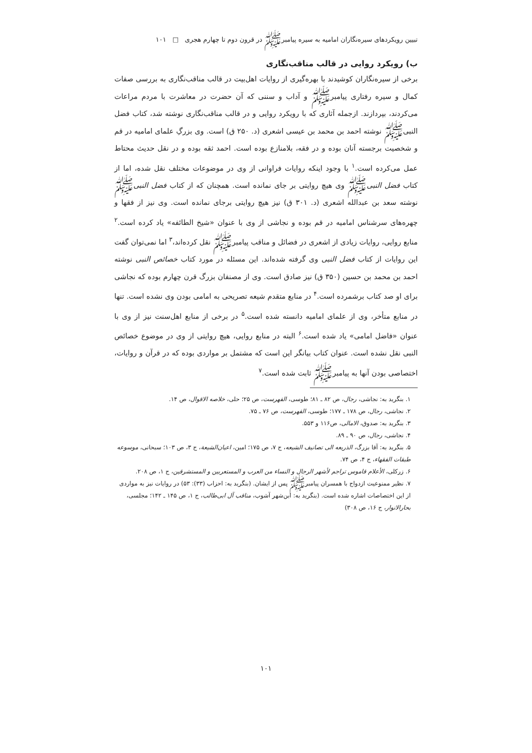تبیین رویکردهای سیره‌نگاران امامیه به سیره پیامبرﷺ در قرون دوم تا چهارم هجری □ ۱۰۱
ب) رویکرد روایی در قالب مناقب‌نگاری
برخی از سیره‌نگاران کوشیدند با بهره‌گیری از روایات اهل‌بیت در قالب مناقب‌نگاری به بررسی صفات کمال و سیره رفتاری پیامبرﷺ و آداب و سننی که آن حضرت در معاشرت با مردم مراعات می‌کردند، بپردازند. ازجمله آثاری که با رویکرد روایی و در قالب مناقب‌نگاری نوشته شد، کتاب فضل النبیﷺ نوشته احمد بن محمد بن عیسی اشعری (د. ۲۵۰ ق) است. وی بزرگِ علمای امامیه در قم و شخصیت برجسته آنان بوده و در فقه، بلامنازع بوده است. احمد ثقه بوده و در نقل حدیث محتاط عمل می‌کرده است.<sup>۱</sup> با وجود اینکه روایات فراوانی از وی در موضوعات مختلف نقل شده، اما از کتاب فضل النبیﷺ وی هیچ روایتی بر جای نمانده است. همچنان که از کتاب فضل النبیﷺ نوشته سعد بن عبدالله اشعری (د. ۳۰۱ ق) نیز هیچ روایتی برجای نمانده است. وی نیز از فقها و چهره‌های سرشناس امامیه در قم بوده و نجاشی از وی با عنوان «شیخ الطائفه» یاد کرده است.<sup>۲</sup> منابع روایی، روایات زیادی از اشعری در فضائل و مناقب پیامبرﷺ نقل کرده‌اند،<sup>۳</sup> اما نمی‌توان گفت این روایات از کتاب فضل النبی وی گرفته شده‌اند. این مسئله در مورد کتاب خصائص النبی نوشته احمد بن محمد بن حسین (۳۵۰ ق) نیز صادق است. وی از مصنفان بزرگ قرن چهارم بوده که نجاشی برای او صد کتاب برشمرده است.<sup>۴</sup> در منابع متقدم شیعه تصریحی به امامی بودن وی نشده است. تنها در منابع متأخر، وی از علمای امامیه دانسته شده است.<sup>۵</sup> در برخی از منابع اهل‌سنت نیز از وی با عنوان «فاضل امامی» یاد شده است.<sup>۶</sup> البته در منابع روایی، هیچ روایتی از وی در موضوع خصائص النبی نقل نشده است. عنوان کتاب بیانگر این است که مشتمل بر مواردی بوده که در قرآن و روایات، اختصاصی بودن آنها به پیامبرﷺ ثابت شده است.<sup>۷</sup>
۱. بنگرید به: نجاشی، رجال، ص ۸۲ ـ ۸۱؛ طوسی، الفهرست، ص ۲۵؛ حلی، خلاصه الاقوال، ص ۱۴.
۲. نجاشی، رجال، ص ۱۷۸ ـ ۱۷۷؛ طوسی، الفهرست، ص ۷۶ ـ ۷۵.
۳. بنگرید به: صدوق، الامالی، ص۱۱۶ و ۵۵۳.
۴. نجاشی، رجال، ص ۹۰ ـ ۸۹.
۵. بنگرید به: آقا بزرگ، الذریعه الی تصانیف الشیعه، ج ۷، ص ۱۷۵؛ امین، اعیان‌الشیعة، ج ۳، ص ۱۰۳؛ سبحانی، موسوعه طبقات الفقهاء، ج ۴، ص ۷۴.
۶. زرکلی، الأعلام قاموس تراجم لأشهر الرجال و النساء من العرب و المستعربین و المستشرقین، ج ۱، ص ۲۰۸.
۷. نظیر ممنوعیت ازدواج با همسران پیامبرﷺ پس از ایشان. (بنگرید به: احزاب (۳۳): ۵۳) در روایات نیز به مواردی از این اختصاصات اشاره شده است. (بنگرید به: ابن‌شهر آشوب، مناقب آل ابی‌طالب، ج ۱، ص ۱۴۵ ـ ۱۴۲؛ مجلسی، بحارالانوار، ج ۱۶، ص ۳۰۸)
۱۰۱